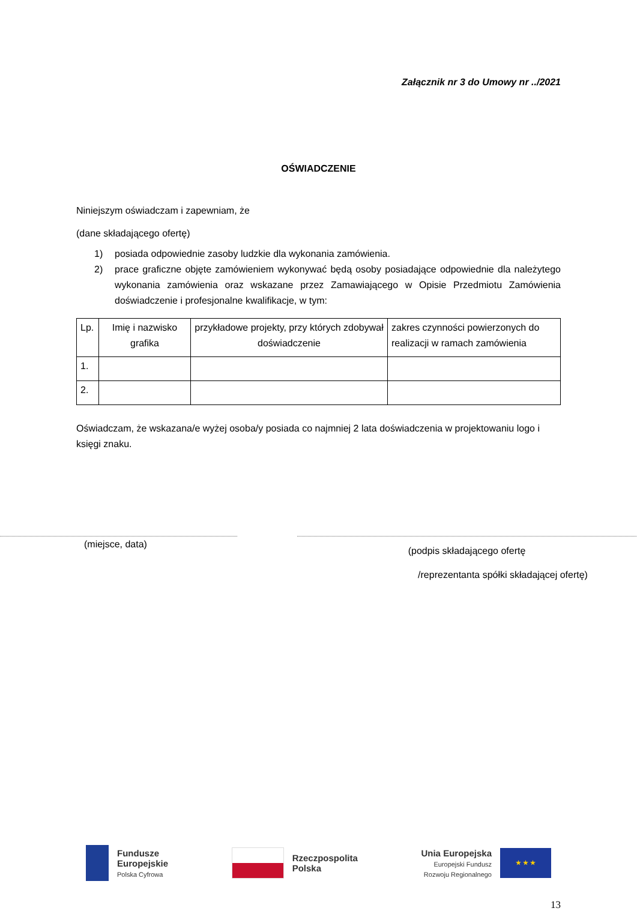Załącznik nr 3 do Umowy nr ../2021
OŚWIADCZENIE
Niniejszym oświadczam i zapewniam, że
(dane składającego ofertę)
1) posiada odpowiednie zasoby ludzkie dla wykonania zamówienia.
2) prace graficzne objęte zamówieniem wykonywać będą osoby posiadające odpowiednie dla należytego wykonania zamówienia oraz wskazane przez Zamawiającego w Opisie Przedmiotu Zamówienia doświadczenie i profesjonalne kwalifikacje, w tym:
| Lp. | Imię i nazwisko grafika | przykładowe projekty, przy których zdobywał doświadczenie | zakres czynności powierzonych do realizacji w ramach zamówienia |
| --- | --- | --- | --- |
| 1. | | | |
| 2. | | | |
Oświadczam, że wskazana/e wyżej osoba/y posiada co najmniej 2 lata doświadczenia w projektowaniu logo i księgi znaku.
(miejsce, data)
(podpis składającego ofertę
/reprezentanta spółki składającej ofertę)
Fundusze
Europejskie
Polska Cyfrowa
Rzeczpospolita
Polska
Unia Europejska
Europejski Fundusz
Rozwoju Regionalnego
★ ★ ★
13